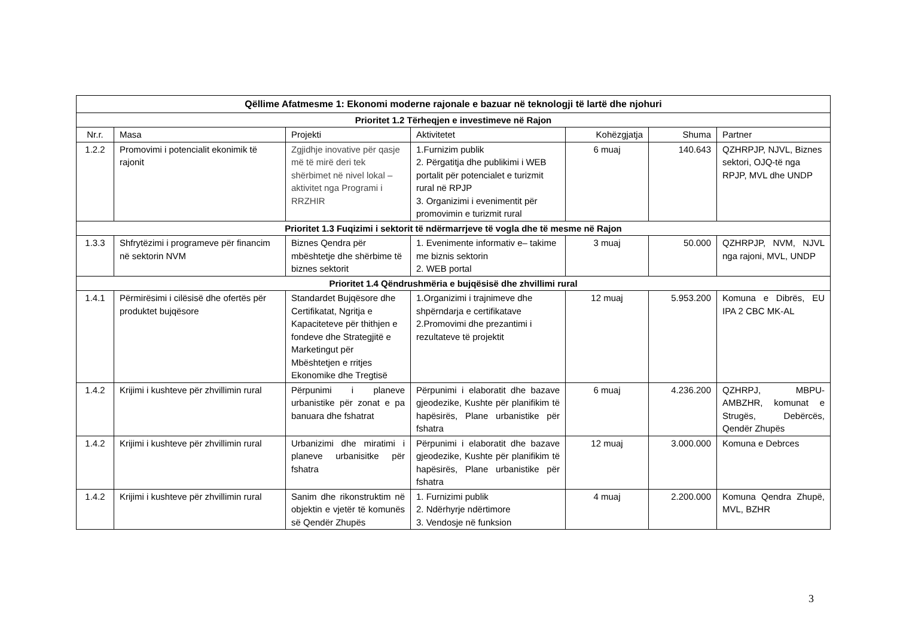| Qëllime Afatmesme 1: Ekonomi moderne rajonale e bazuar në teknologji të lartë dhe njohuri | | | | | | |
| --- | --- | --- | --- | --- | --- | --- |
| Prioritet 1.2 Tërheqjen e investimeve në Rajon | | | | | | |
| Nr.r. | Masa | Projekti | Aktivitetet | Kohëzgjatja | Shuma | Partner |
| 1.2.2 | Promovimi i potencialit ekonimik të rajonit | Zgjidhje inovative për qasje më të mirë deri tek shërbimet në nivel lokal – aktivitet nga Programi i RRZHIR | 1.Furnizim publik 2. Përgatitja dhe publikimi i WEB portalit për potencialet e turizmit rural në RPJP 3. Organizimi i evenimentit për promovimin e turizmit rural | 6 muaj | 140.643 | QZHRPJP, NJVL, Biznes sektori, OJQ-të nga RPJP, MVL dhe UNDP |
| Prioritet 1.3 Fuqizimi i sektorit të ndërmarrjeve të vogla dhe të mesme në Rajon | | | | | | |
| 1.3.3 | Shfrytëzimi i programeve për financim në sektorin NVM | Biznes Qendra për mbështetje dhe shërbime të biznes sektorit | 1. Evenimente informativ e– takime me biznis sektorin 2. WEB portal | 3 muaj | 50.000 | QZHRPJP, NVM, NJVL nga rajoni, MVL, UNDP |
| Prioritet 1.4 Qëndrushmëria e bujqësisë dhe zhvillimi rural | | | | | | |
| 1.4.1 | Përmirësimi i cilësisë dhe ofertës për produktet bujqësore | Standardet Bujqësore dhe Certifikatat, Ngritja e Kapaciteteve për thithjen e fondeve dhe Strategjitë e Marketingut për Mbështetjen e rritjes Ekonomike dhe Tregtisë | 1.Organizimi i trajnimeve dhe shpërndarja e certifikatave 2.Promovimi dhe prezantimi i rezultateve të projektit | 12 muaj | 5.953.200 | Komuna e Dibrës, EU IPA 2 CBC MK-AL |
| 1.4.2 | Krijimi i kushteve për zhvillimin rural | Përpunimi i planeve urbanistike për zonat e pa banuara dhe fshatrat | Përpunimi i elaboratit dhe bazave gjeodezike, Kushte për planifikim të hapësirës, Plane urbanistike për fshatra | 6 muaj | 4.236.200 | QZHRPJ, MBPU-AMBZHR, komunat e Strugës, Debërcës, Qendër Zhupës |
| 1.4.2 | Krijimi i kushteve për zhvillimin rural | Urbanizimi dhe miratimi i planeve urbanisitke për fshatra | Përpunimi i elaboratit dhe bazave gjeodezike, Kushte për planifikim të hapësirës, Plane urbanistike për fshatra | 12 muaj | 3.000.000 | Komuna e Debrces |
| 1.4.2 | Krijimi i kushteve për zhvillimin rural | Sanim dhe rikonstruktim në objektin e vjetër të komunës së Qendër Zhupës | 1. Furnizimi publik 2. Ndërhyrje ndërtimore 3. Vendosje në funksion | 4 muaj | 2.200.000 | Komuna Qendra Zhupë, MVL, BZHR |
3